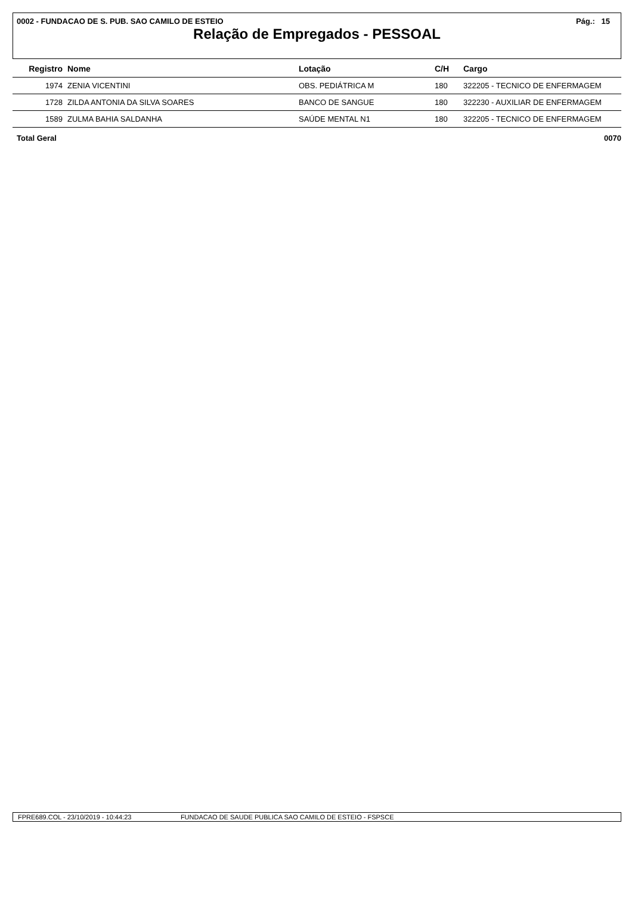0002 - FUNDACAO DE S. PUB. SAO CAMILO DE ESTEIO Pág.: 15
Relação de Empregados - PESSOAL
| Registro | Nome | Lotação | C/H | Cargo |
| --- | --- | --- | --- | --- |
| 1974 | ZENIA VICENTINI | OBS. PEDIÁTRICA M | 180 | 322205 - TECNICO DE ENFERMAGEM |
| 1728 | ZILDA ANTONIA DA SILVA SOARES | BANCO DE SANGUE | 180 | 322230 - AUXILIAR DE ENFERMAGEM |
| 1589 | ZULMA BAHIA SALDANHA | SAÚDE MENTAL N1 | 180 | 322205 - TECNICO DE ENFERMAGEM |
Total Geral 0070
FPRE689.COL - 23/10/2019 - 10:44:23 FUNDACAO DE SAUDE PUBLICA SAO CAMILO DE ESTEIO - FSPSCE